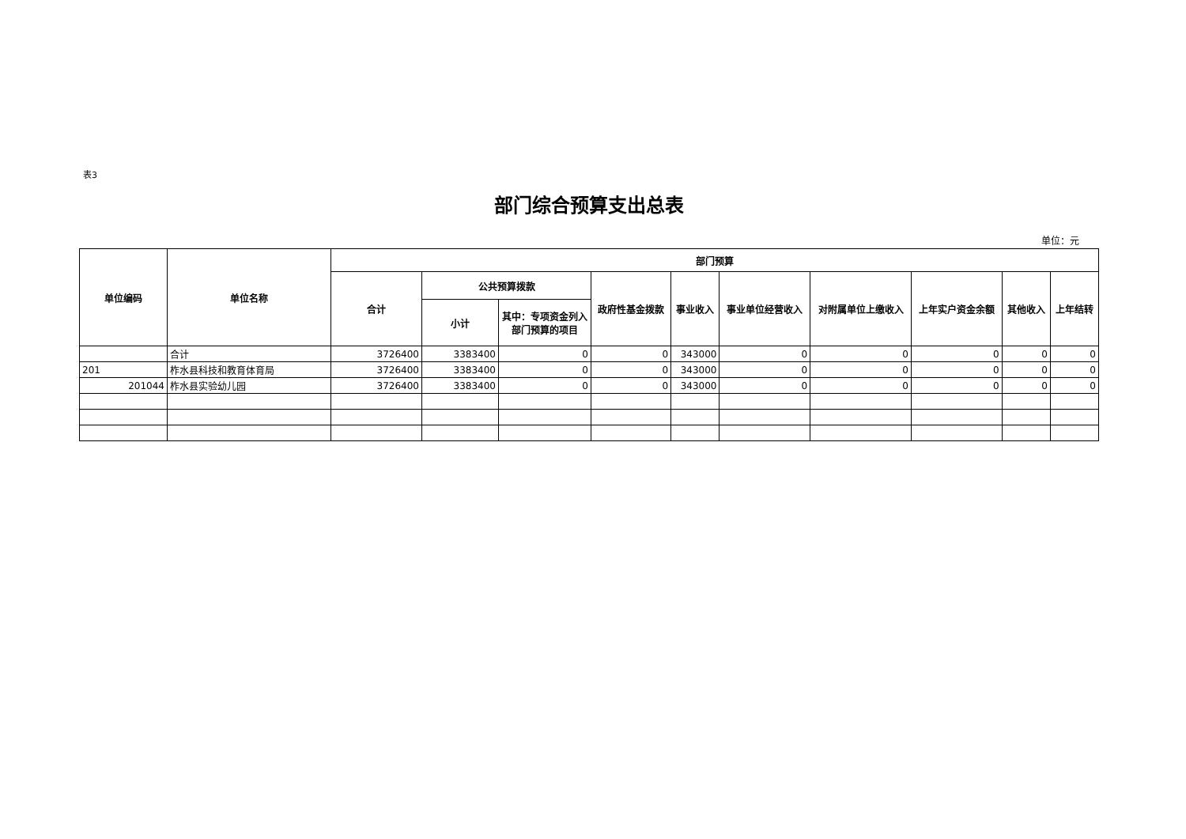表3
部门综合预算支出总表
单位：元
| 单位编码 | 单位名称 | 部门预算 | | | | | | | | | |
| --- | --- | --- | --- | --- | --- | --- | --- | --- | --- | --- | --- |
| | | 合计 | 公共预算拨款 | | 政府性基金拨款 | 事业收入 | 事业单位经营收入 | 对附属单位上缴收入 | 上年实户资金余额 | 其他收入 | 上年结转 |
| | | | 小计 | 其中：专项资金列入部门预算的项目 | | | | | | | |
| | 合计 | 3726400 | 3383400 | 0 | 0 | 343000 | 0 | 0 | 0 | 0 | 0 |
| 201 | 柞水县科技和教育体育局 | 3726400 | 3383400 | 0 | 0 | 343000 | 0 | 0 | 0 | 0 | 0 |
| 201044 | 柞水县实验幼儿园 | 3726400 | 3383400 | 0 | 0 | 343000 | 0 | 0 | 0 | 0 | 0 |